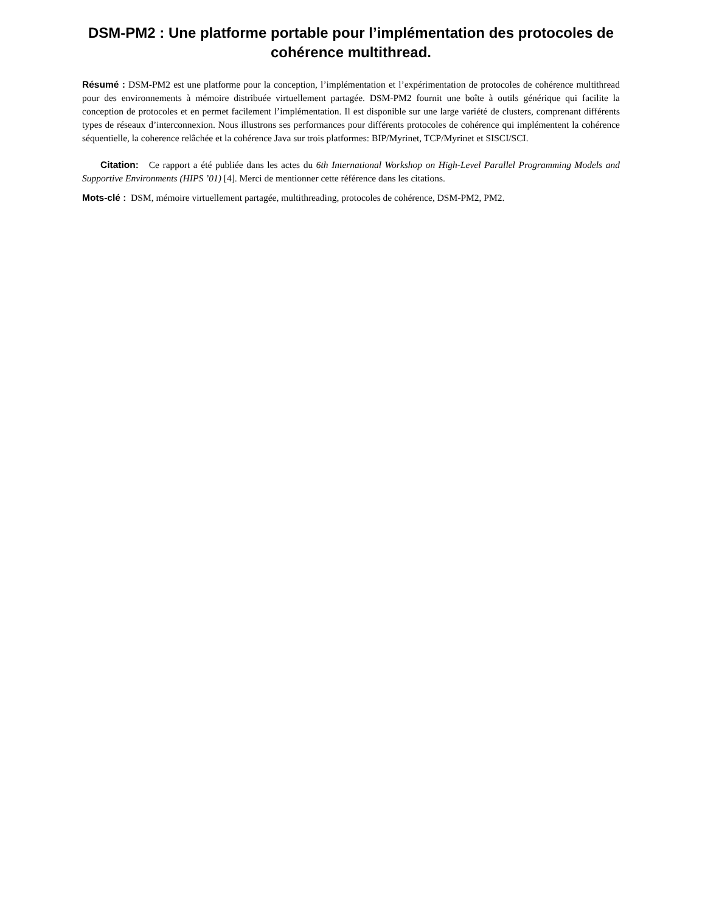DSM-PM2 : Une platforme portable pour l’implémentation des protocoles de cohérence multithread.
Résumé : DSM-PM2 est une platforme pour la conception, l’implémentation et l’expérimentation de protocoles de cohérence multithread pour des environnements à mémoire distribuée virtuellement partagée. DSM-PM2 fournit une boîte à outils générique qui facilite la conception de protocoles et en permet facilement l’implémentation. Il est disponible sur une large variété de clusters, comprenant différents types de réseaux d’interconnexion. Nous illustrons ses performances pour différents protocoles de cohérence qui implémentent la cohérence séquentielle, la coherence relâchée et la cohérence Java sur trois platformes: BIP/Myrinet, TCP/Myrinet et SISCI/SCI.
Citation: Ce rapport a été publiée dans les actes du 6th International Workshop on High-Level Parallel Programming Models and Supportive Environments (HIPS ’01) [4]. Merci de mentionner cette référence dans les citations.
Mots-clé : DSM, mémoire virtuellement partagée, multithreading, protocoles de cohérence, DSM-PM2, PM2.